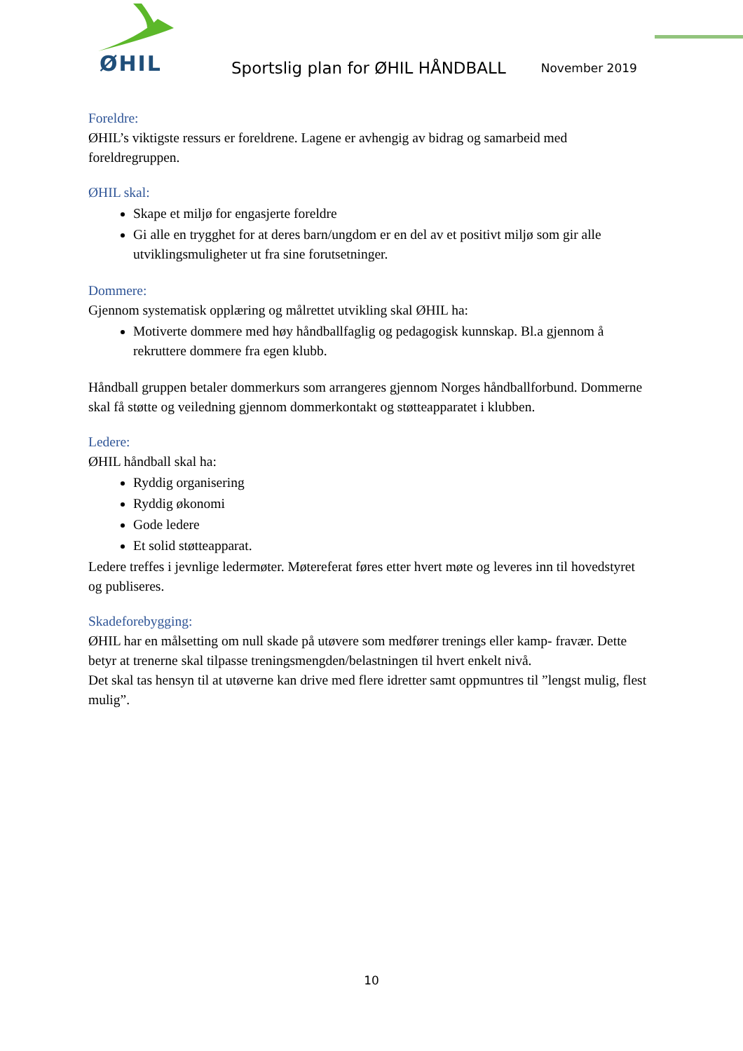ØHIL
Sportslig plan for ØHIL HÅNDBALL
November 2019
Foreldre:
ØHIL’s viktigste ressurs er foreldrene. Lagene er avhengig av bidrag og samarbeid med foreldregruppen.
ØHIL skal:
Skape et miljø for engasjerte foreldre
Gi alle en trygghet for at deres barn/ungdom er en del av et positivt miljø som gir alle utviklingsmuligheter ut fra sine forutsetninger.
Dommere:
Gjennom systematisk opplæring og målrettet utvikling skal ØHIL ha:
Motiverte dommere med høy håndballfaglig og pedagogisk kunnskap. Bl.a gjennom å rekruttere dommere fra egen klubb.
Håndball gruppen betaler dommerkurs som arrangeres gjennom Norges håndballforbund. Dommerne skal få støtte og veiledning gjennom dommerkontakt og støtteapparatet i klubben.
Ledere:
ØHIL håndball skal ha:
Ryddig organisering
Ryddig økonomi
Gode ledere
Et solid støtteapparat.
Ledere treffes i jevnlige ledermøter. Møtereferat føres etter hvert møte og leveres inn til hovedstyret og publiseres.
Skadeforebygging:
ØHIL har en målsetting om null skade på utøvere som medfører trenings eller kamp- fravær. Dette betyr at trenerne skal tilpasse treningsmengden/belastningen til hvert enkelt nivå.
Det skal tas hensyn til at utøverne kan drive med flere idretter samt oppmuntres til ”lengst mulig, flest mulig”.
10